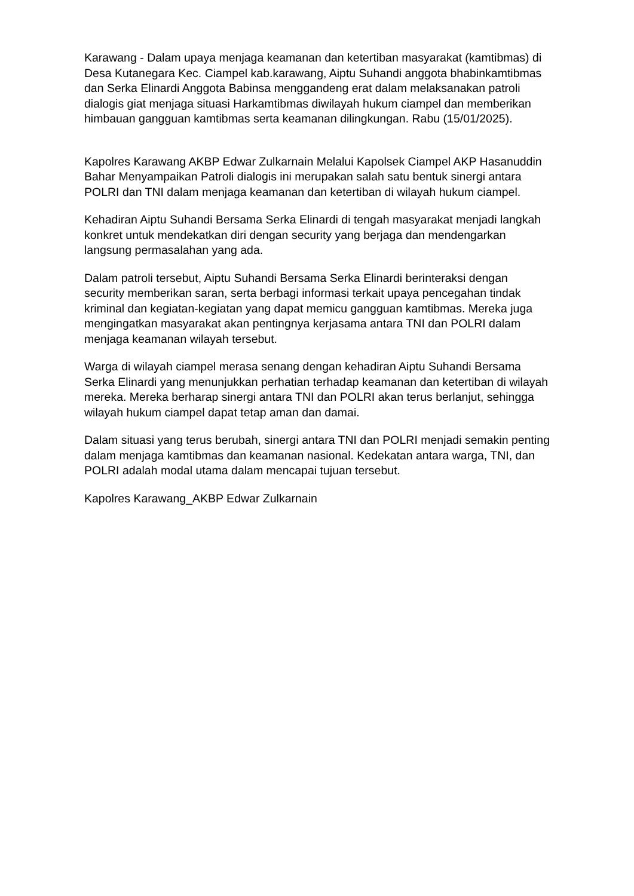Karawang - Dalam upaya menjaga keamanan dan ketertiban masyarakat (kamtibmas) di Desa Kutanegara Kec. Ciampel kab.karawang, Aiptu Suhandi anggota bhabinkamtibmas dan Serka Elinardi Anggota Babinsa menggandeng erat dalam melaksanakan patroli dialogis giat menjaga situasi Harkamtibmas diwilayah hukum ciampel dan memberikan himbauan gangguan kamtibmas serta keamanan dilingkungan. Rabu (15/01/2025).
Kapolres Karawang AKBP Edwar Zulkarnain Melalui Kapolsek Ciampel AKP Hasanuddin Bahar Menyampaikan Patroli dialogis ini merupakan salah satu bentuk sinergi antara POLRI dan TNI dalam menjaga keamanan dan ketertiban di wilayah hukum ciampel.
Kehadiran Aiptu Suhandi Bersama Serka Elinardi di tengah masyarakat menjadi langkah konkret untuk mendekatkan diri dengan security yang berjaga dan mendengarkan langsung permasalahan yang ada.
Dalam patroli tersebut, Aiptu Suhandi Bersama Serka Elinardi berinteraksi dengan security memberikan saran, serta berbagi informasi terkait upaya pencegahan tindak kriminal dan kegiatan-kegiatan yang dapat memicu gangguan kamtibmas. Mereka juga mengingatkan masyarakat akan pentingnya kerjasama antara TNI dan POLRI dalam menjaga keamanan wilayah tersebut.
Warga di wilayah ciampel merasa senang dengan kehadiran Aiptu Suhandi Bersama Serka Elinardi yang menunjukkan perhatian terhadap keamanan dan ketertiban di wilayah mereka. Mereka berharap sinergi antara TNI dan POLRI akan terus berlanjut, sehingga wilayah hukum ciampel dapat tetap aman dan damai.
Dalam situasi yang terus berubah, sinergi antara TNI dan POLRI menjadi semakin penting dalam menjaga kamtibmas dan keamanan nasional. Kedekatan antara warga, TNI, dan POLRI adalah modal utama dalam mencapai tujuan tersebut.
Kapolres Karawang_AKBP Edwar Zulkarnain